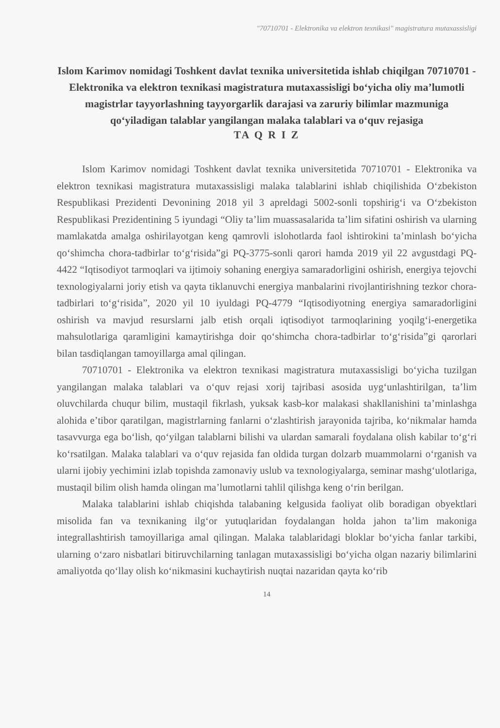"70710701 - Elektronika va elektron texnikasi" magistratura mutaxassisligi
Islom Karimov nomidagi Toshkent davlat texnika universitetida ishlab chiqilgan 70710701 - Elektronika va elektron texnikasi magistratura mutaxassisligi bo‘yicha oliy ma’lumotli magistrlar tayyorlashning tayyorgarlik darajasi va zaruriy bilimlar mazmuniga qo‘yiladigan talablar yangilangan malaka talablari va o‘quv rejasiga
TA Q R I Z
Islom Karimov nomidagi Toshkent davlat texnika universitetida 70710701 - Elektronika va elektron texnikasi magistratura mutaxassisligi malaka talablarini ishlab chiqilishida O‘zbekiston Respublikasi Prezidenti Devonining 2018 yil 3 apreldagi 5002-sonli topshirig‘i va O‘zbekiston Respublikasi Prezidentining 5 iyundagi “Oliy ta’lim muassasalarida ta’lim sifatini oshirish va ularning mamlakatda amalga oshirilayotgan keng qamrovli islohotlarda faol ishtirokini ta’minlash bo‘yicha qo‘shimcha chora-tadbirlar to‘g‘risida”gi PQ-3775-sonli qarori hamda 2019 yil 22 avgustdagi PQ-4422 “Iqtisodiyot tarmoqlari va ijtimoiy sohaning energiya samaradorligini oshirish, energiya tejovchi texnologiyalarni joriy etish va qayta tiklanuvchi energiya manbalarini rivojlantirishning tezkor chora-tadbirlari to‘g‘risida”, 2020 yil 10 iyuldagi PQ-4779 “Iqtisodiyotning energiya samaradorligini oshirish va mavjud resurslarni jalb etish orqali iqtisodiyot tarmoqlarining yoqilg‘i-energetika mahsulotlariga qaramligini kamaytirishga doir qo‘shimcha chora-tadbirlar to‘g‘risida”gi qarorlari bilan tasdiqlangan tamoyillarga amal qilingan.
70710701 - Elektronika va elektron texnikasi magistratura mutaxassisligi bo‘yicha tuzilgan yangilangan malaka talablari va o‘quv rejasi xorij tajribasi asosida uyg‘unlashtirilgan, ta’lim oluvchilarda chuqur bilim, mustaqil fikrlash, yuksak kasb-kor malakasi shakllanishini ta’minlashga alohida e’tibor qaratilgan, magistrlarning fanlarni o‘zlashtirish jarayonida tajriba, ko‘nikmalar hamda tasavvurga ega bo‘lish, qo‘yilgan talablarni bilishi va ulardan samarali foydalana olish kabilar to‘g‘ri ko‘rsatilgan. Malaka talablari va o‘quv rejasida fan oldida turgan dolzarb muammolarni o‘rganish va ularni ijobiy yechimini izlab topishda zamonaviy uslub va texnologiyalarga, seminar mashg‘ulotlariga, mustaqil bilim olish hamda olingan ma’lumotlarni tahlil qilishga keng o‘rin berilgan.
Malaka talablarini ishlab chiqishda talabaning kelgusida faoliyat olib boradigan obyektlari misolida fan va texnikaning ilg‘or yutuqlaridan foydalangan holda jahon ta’lim makoniga integrallashtirish tamoyillariga amal qilingan. Malaka talablaridagi bloklar bo‘yicha fanlar tarkibi, ularning o‘zaro nisbatlari bitiruvchilarning tanlagan mutaxassisligi bo‘yicha olgan nazariy bilimlarini amaliyotda qo‘llay olish ko‘nikmasini kuchaytirish nuqtai nazaridan qayta ko‘rib
14